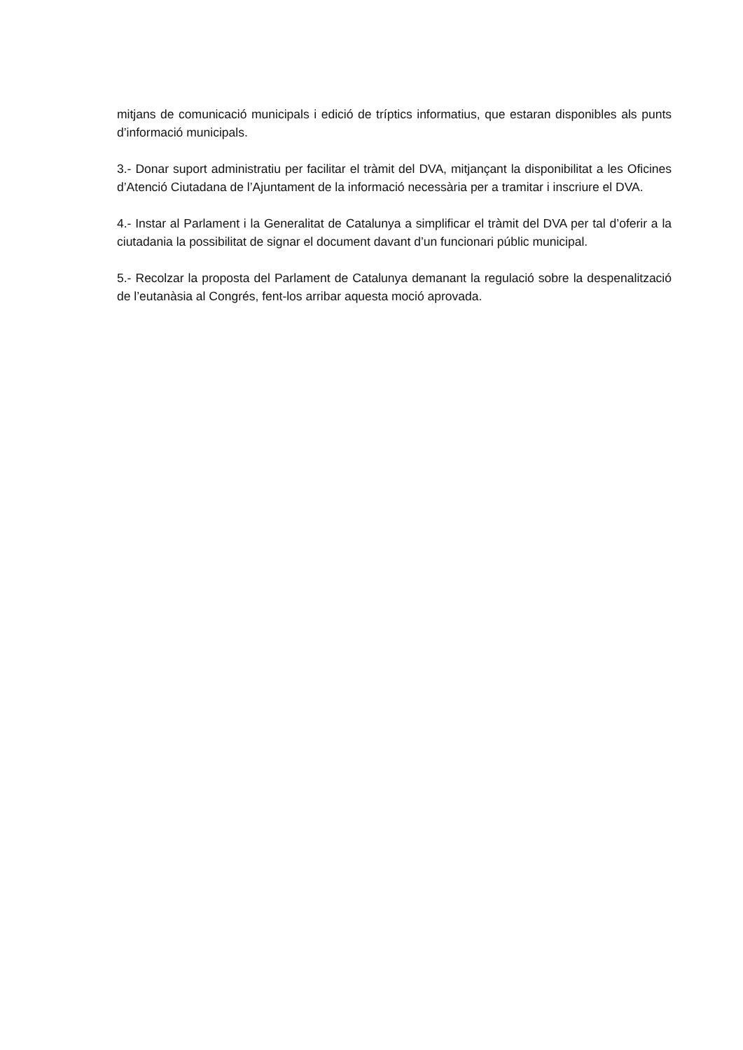mitjans de comunicació municipals i edició de tríptics informatius, que estaran disponibles als punts d’informació municipals.
3.- Donar suport administratiu per facilitar el tràmit del DVA, mitjançant la disponibilitat a les Oficines d’Atenció Ciutadana de l’Ajuntament de la informació necessària per a tramitar i inscriure el DVA.
4.- Instar al Parlament i la Generalitat de Catalunya a simplificar el tràmit del DVA per tal d’oferir a la ciutadania la possibilitat de signar el document davant d’un funcionari públic municipal.
5.- Recolzar la proposta del Parlament de Catalunya demanant la regulació sobre la despenalització de l’eutanàsia al Congrés, fent-los arribar aquesta moció aprovada.